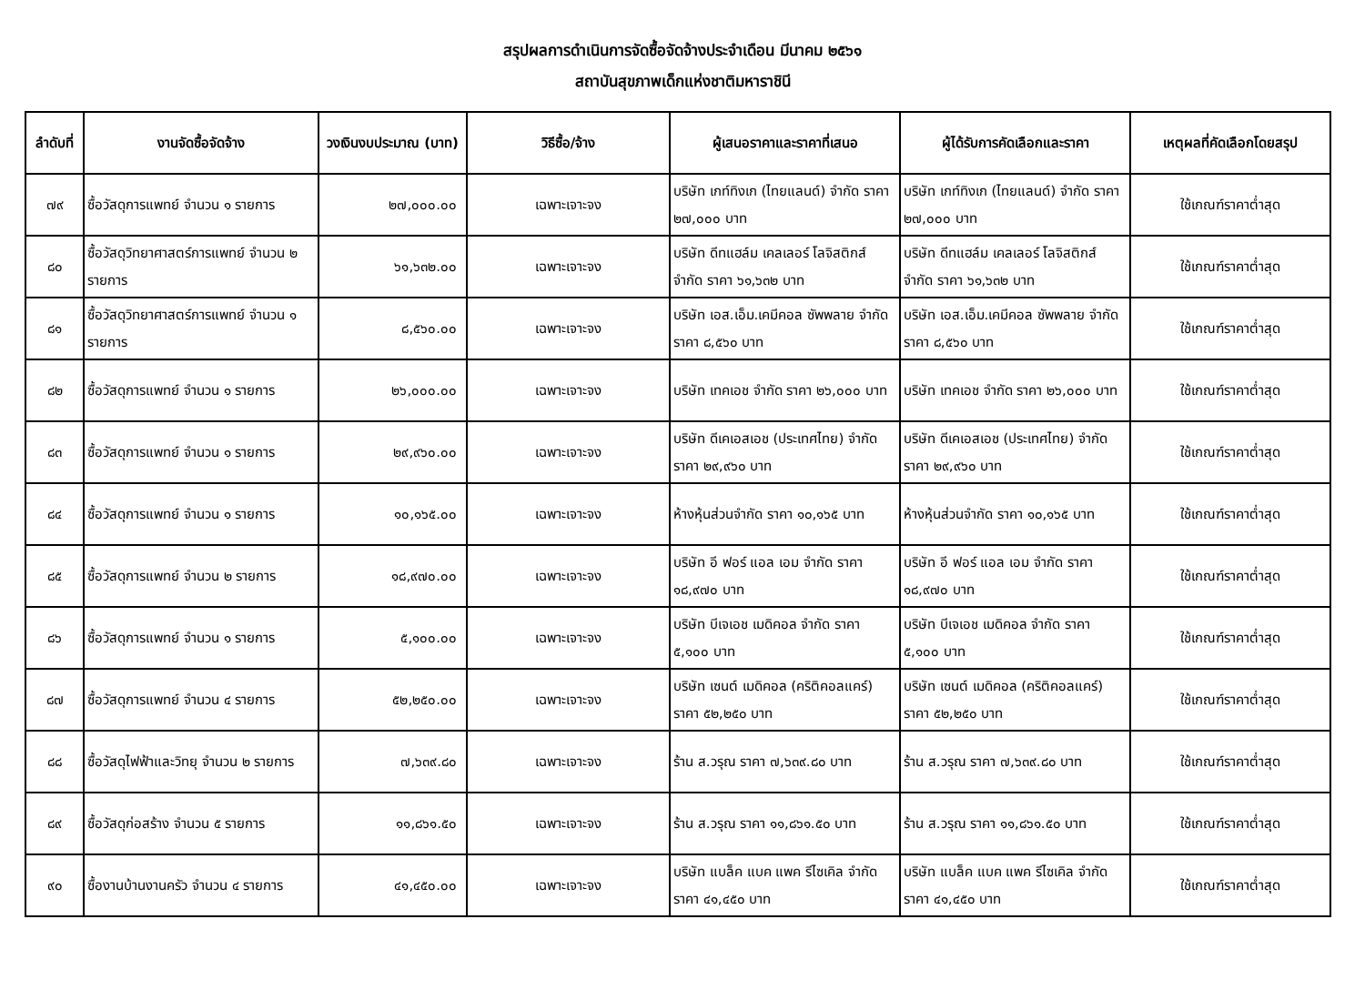สรุปผลการดำเนินการจัดซื้อจัดจ้างประจำเดือน มีนาคม ๒๕๖๑
สถาบันสุขภาพเด็กแห่งชาติมหาราชินี
| ลำดับที่ | งานจัดซื้อจัดจ้าง | วงเงินงบประมาณ (บาท) | วิธีซื้อ/จ้าง | ผู้เสนอราคาและราคาที่เสนอ | ผู้ได้รับการคัดเลือกและราคา | เหตุผลที่คัดเลือกโดยสรุป |
| --- | --- | --- | --- | --- | --- | --- |
| ๗๙ | ซื้อวัสดุการแพทย์ จำนวน ๑ รายการ | ๒๗,๐๐๐.๐๐ | เฉพาะเจาะจง | บริษัท เกท์ทิงเก (ไทยแลนด์) จำกัด ราคา ๒๗,๐๐๐ บาท | บริษัท เกท์ทิงเก (ไทยแลนด์) จำกัด ราคา ๒๗,๐๐๐ บาท | ใช้เกณฑ์ราคาต่ำสุด |
| ๘๐ | ซื้อวัสดุวิทยาศาสตร์การแพทย์ จำนวน ๒ รายการ | ๖๑,๖๓๒.๐๐ | เฉพาะเจาะจง | บริษัท ดีทแฮล์ม เคลเลอร์ โลจิสติกส์ จำกัด ราคา ๖๑,๖๓๒ บาท | บริษัท ดีทแฮล์ม เคลเลอร์ โลจิสติกส์ จำกัด ราคา ๖๑,๖๓๒ บาท | ใช้เกณฑ์ราคาต่ำสุด |
| ๘๑ | ซื้อวัสดุวิทยาศาสตร์การแพทย์ จำนวน ๑ รายการ | ๘,๕๖๐.๐๐ | เฉพาะเจาะจง | บริษัท เอส.เอ็ม.เคมีคอล ซัพพลาย จำกัด ราคา ๘,๕๖๐ บาท | บริษัท เอส.เอ็ม.เคมีคอล ซัพพลาย จำกัด ราคา ๘,๕๖๐ บาท | ใช้เกณฑ์ราคาต่ำสุด |
| ๘๒ | ซื้อวัสดุการแพทย์ จำนวน ๑ รายการ | ๒๖,๐๐๐.๐๐ | เฉพาะเจาะจง | บริษัท เทคเอช จำกัด ราคา ๒๖,๐๐๐ บาท | บริษัท เทคเอช จำกัด ราคา ๒๖,๐๐๐ บาท | ใช้เกณฑ์ราคาต่ำสุด |
| ๘๓ | ซื้อวัสดุการแพทย์ จำนวน ๑ รายการ | ๒๙,๙๖๐.๐๐ | เฉพาะเจาะจง | บริษัท ดีเคเอสเอช (ประเทศไทย) จำกัด ราคา ๒๙,๙๖๐ บาท | บริษัท ดีเคเอสเอช (ประเทศไทย) จำกัด ราคา ๒๙,๙๖๐ บาท | ใช้เกณฑ์ราคาต่ำสุด |
| ๘๔ | ซื้อวัสดุการแพทย์ จำนวน ๑ รายการ | ๑๐,๑๖๕.๐๐ | เฉพาะเจาะจง | ห้างหุ้นส่วนจำกัด ราคา ๑๐,๑๖๕ บาท | ห้างหุ้นส่วนจำกัด ราคา ๑๐,๑๖๕ บาท | ใช้เกณฑ์ราคาต่ำสุด |
| ๘๕ | ซื้อวัสดุการแพทย์ จำนวน ๒ รายการ | ๑๘,๙๗๐.๐๐ | เฉพาะเจาะจง | บริษัท อี ฟอร์ แอล เอม จำกัด ราคา ๑๘,๙๗๐ บาท | บริษัท อี ฟอร์ แอล เอม จำกัด ราคา ๑๘,๙๗๐ บาท | ใช้เกณฑ์ราคาต่ำสุด |
| ๘๖ | ซื้อวัสดุการแพทย์ จำนวน ๑ รายการ | ๕,๑๐๐.๐๐ | เฉพาะเจาะจง | บริษัท บีเจเอช เมดิคอล จำกัด ราคา ๕,๑๐๐ บาท | บริษัท บีเจเอช เมดิคอล จำกัด ราคา ๕,๑๐๐ บาท | ใช้เกณฑ์ราคาต่ำสุด |
| ๘๗ | ซื้อวัสดุการแพทย์ จำนวน ๔ รายการ | ๕๒,๒๕๐.๐๐ | เฉพาะเจาะจง | บริษัท เซนต์ เมดิคอล (คริติคอลแคร์) ราคา ๕๒,๒๕๐ บาท | บริษัท เซนต์ เมดิคอล (คริติคอลแคร์) ราคา ๕๒,๒๕๐ บาท | ใช้เกณฑ์ราคาต่ำสุด |
| ๘๘ | ซื้อวัสดุไฟฟ้าและวิทยุ จำนวน ๒ รายการ | ๗,๖๓๙.๘๐ | เฉพาะเจาะจง | ร้าน ส.วรุณ ราคา ๗,๖๓๙.๘๐ บาท | ร้าน ส.วรุณ ราคา ๗,๖๓๙.๘๐ บาท | ใช้เกณฑ์ราคาต่ำสุด |
| ๘๙ | ซื้อวัสดุก่อสร้าง จำนวน ๕ รายการ | ๑๑,๘๖๑.๕๐ | เฉพาะเจาะจง | ร้าน ส.วรุณ ราคา ๑๑,๘๖๑.๕๐ บาท | ร้าน ส.วรุณ ราคา ๑๑,๘๖๑.๕๐ บาท | ใช้เกณฑ์ราคาต่ำสุด |
| ๙๐ | ซื้องานบ้านงานครัว จำนวน ๔ รายการ | ๔๑,๔๕๐.๐๐ | เฉพาะเจาะจง | บริษัท แบล็ค แบค แพค รีไซเคิล จำกัด ราคา ๔๑,๔๕๐ บาท | บริษัท แบล็ค แบค แพค รีไซเคิล จำกัด ราคา ๔๑,๔๕๐ บาท | ใช้เกณฑ์ราคาต่ำสุด |